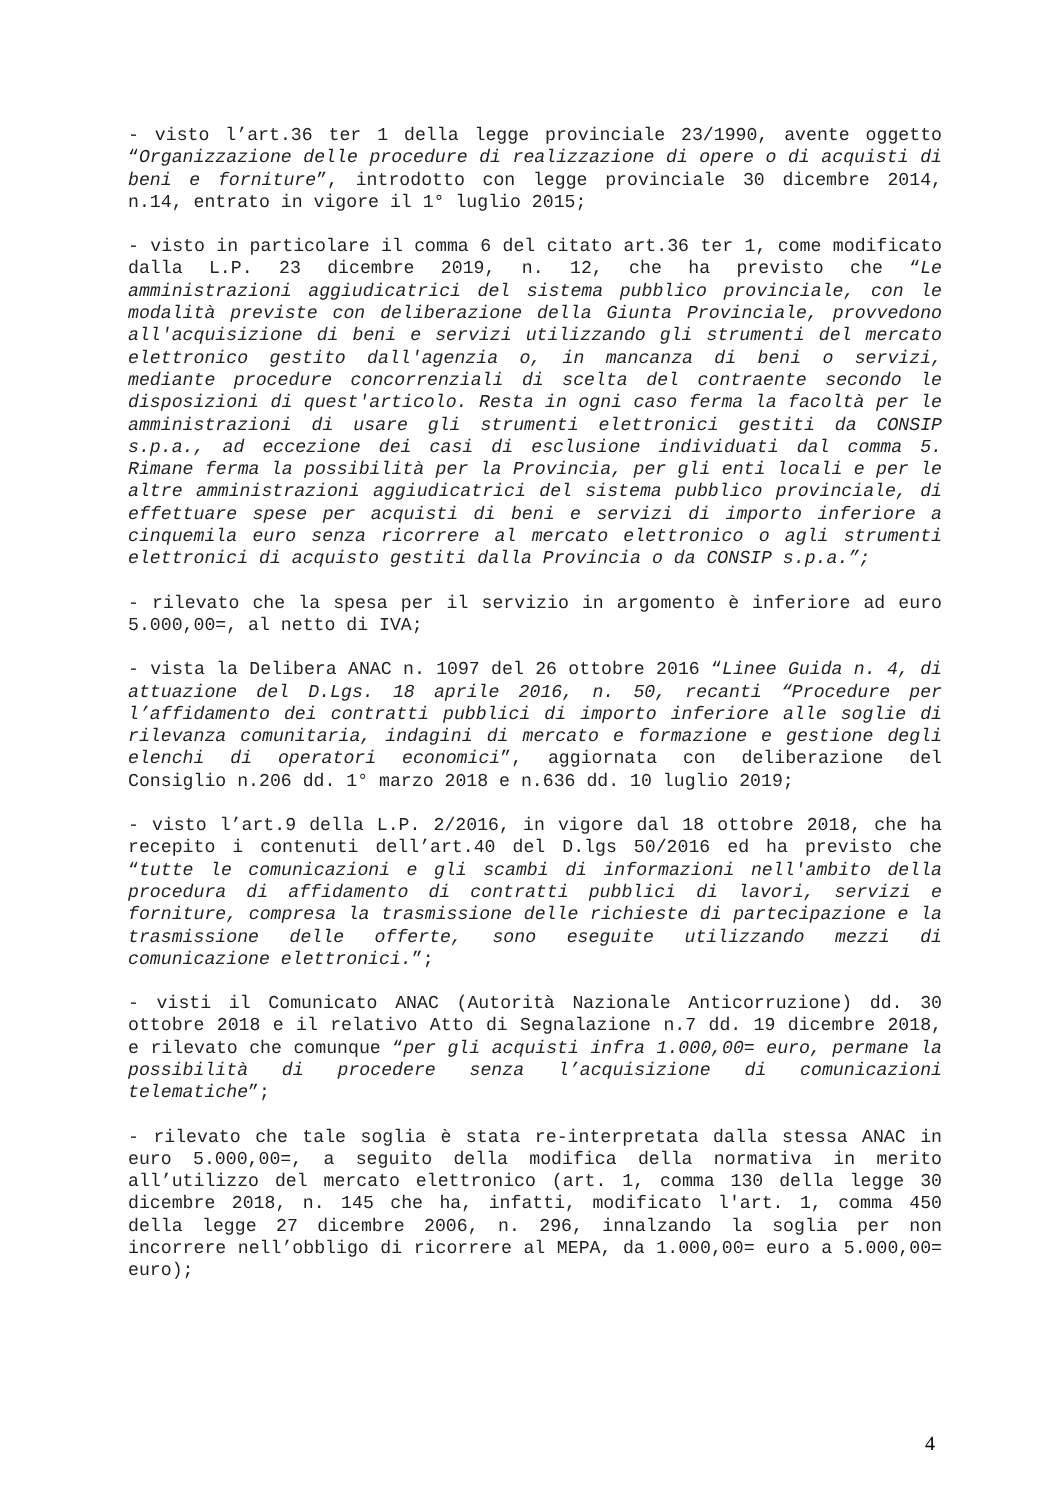- visto l’art.36 ter 1 della legge provinciale 23/1990, avente oggetto “Organizzazione delle procedure di realizzazione di opere o di acquisti di beni e forniture”, introdotto con legge provinciale 30 dicembre 2014, n.14, entrato in vigore il 1° luglio 2015;
- visto in particolare il comma 6 del citato art.36 ter 1, come modificato dalla L.P. 23 dicembre 2019, n. 12, che ha previsto che “Le amministrazioni aggiudicatrici del sistema pubblico provinciale, con le modalità previste con deliberazione della Giunta Provinciale, provvedono all'acquisizione di beni e servizi utilizzando gli strumenti del mercato elettronico gestito dall'agenzia o, in mancanza di beni o servizi, mediante procedure concorrenziali di scelta del contraente secondo le disposizioni di quest'articolo. Resta in ogni caso ferma la facoltà per le amministrazioni di usare gli strumenti elettronici gestiti da CONSIP s.p.a., ad eccezione dei casi di esclusione individuati dal comma 5. Rimane ferma la possibilità per la Provincia, per gli enti locali e per le altre amministrazioni aggiudicatrici del sistema pubblico provinciale, di effettuare spese per acquisti di beni e servizi di importo inferiore a cinquemila euro senza ricorrere al mercato elettronico o agli strumenti elettronici di acquisto gestiti dalla Provincia o da CONSIP s.p.a.”;
- rilevato che la spesa per il servizio in argomento è inferiore ad euro 5.000,00=, al netto di IVA;
- vista la Delibera ANAC n. 1097 del 26 ottobre 2016 “Linee Guida n. 4, di attuazione del D.Lgs. 18 aprile 2016, n. 50, recanti “Procedure per l’affidamento dei contratti pubblici di importo inferiore alle soglie di rilevanza comunitaria, indagini di mercato e formazione e gestione degli elenchi di operatori economici”, aggiornata con deliberazione del Consiglio n.206 dd. 1° marzo 2018 e n.636 dd. 10 luglio 2019;
- visto l’art.9 della L.P. 2/2016, in vigore dal 18 ottobre 2018, che ha recepito i contenuti dell’art.40 del D.lgs 50/2016 ed ha previsto che “tutte le comunicazioni e gli scambi di informazioni nell'ambito della procedura di affidamento di contratti pubblici di lavori, servizi e forniture, compresa la trasmissione delle richieste di partecipazione e la trasmissione delle offerte, sono eseguite utilizzando mezzi di comunicazione elettronici.”;
- visti il Comunicato ANAC (Autorità Nazionale Anticorruzione) dd. 30 ottobre 2018 e il relativo Atto di Segnalazione n.7 dd. 19 dicembre 2018, e rilevato che comunque “per gli acquisti infra 1.000,00= euro, permane la possibilità di procedere senza l’acquisizione di comunicazioni telematiche”;
- rilevato che tale soglia è stata re-interpretata dalla stessa ANAC in euro 5.000,00=, a seguito della modifica della normativa in merito all’utilizzo del mercato elettronico (art. 1, comma 130 della legge 30 dicembre 2018, n. 145 che ha, infatti, modificato l'art. 1, comma 450 della legge 27 dicembre 2006, n. 296, innalzando la soglia per non incorrere nell’obbligo di ricorrere al MEPA, da 1.000,00= euro a 5.000,00= euro);
4